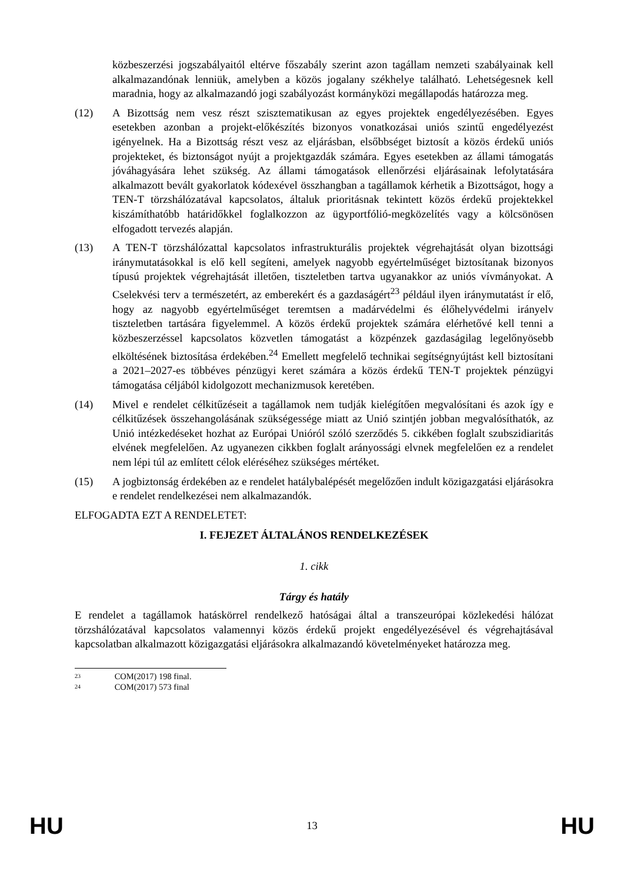közbeszerzési jogszabályaitól eltérve főszabály szerint azon tagállam nemzeti szabályainak kell alkalmazandónak lenniük, amelyben a közös jogalany székhelye található. Lehetségesnek kell maradnia, hogy az alkalmazandó jogi szabályozást kormányközi megállapodás határozza meg.
(12) A Bizottság nem vesz részt szisztematikusan az egyes projektek engedélyezésében. Egyes esetekben azonban a projekt-előkészítés bizonyos vonatkozásai uniós szintű engedélyezést igényelnek. Ha a Bizottság részt vesz az eljárásban, elsőbbséget biztosít a közös érdekű uniós projekteket, és biztonságot nyújt a projektgazdák számára. Egyes esetekben az állami támogatás jóváhagyására lehet szükség. Az állami támogatások ellenőrzési eljárásainak lefolytatására alkalmazott bevált gyakorlatok kódexével összhangban a tagállamok kérhetik a Bizottságot, hogy a TEN-T törzshálózatával kapcsolatos, általuk prioritásnak tekintett közös érdekű projektekkel kiszámíthatóbb határidőkkel foglalkozzon az ügyportfólió-megközelítés vagy a kölcsönösen elfogadott tervezés alapján.
(13) A TEN-T törzshálózattal kapcsolatos infrastrukturális projektek végrehajtását olyan bizottsági iránymutatásokkal is elő kell segíteni, amelyek nagyobb egyértelműséget biztosítanak bizonyos típusú projektek végrehajtását illetően, tiszteletben tartva ugyanakkor az uniós vívmányokat. A Cselekvési terv a természetért, az emberekért és a gazdaságért<sup>23</sup> például ilyen iránymutatást ír elő, hogy az nagyobb egyértelműséget teremtsen a madárvédelmi és élőhelyvédelmi irányelv tiszteletben tartására figyelemmel. A közös érdekű projektek számára elérhetővé kell tenni a közbeszerzéssel kapcsolatos közvetlen támogatást a közpénzek gazdaságilag legelőnyösebb elköltésének biztosítása érdekében.<sup>24</sup> Emellett megfelelő technikai segítségnyújtást kell biztosítani a 2021–2027-es többéves pénzügyi keret számára a közös érdekű TEN-T projektek pénzügyi támogatása céljából kidolgozott mechanizmusok keretében.
(14) Mivel e rendelet célkitűzéseit a tagállamok nem tudják kielégítően megvalósítani és azok így e célkitűzések összehangolásának szükségessége miatt az Unió szintjén jobban megvalósíthatók, az Unió intézkedéseket hozhat az Európai Unióról szóló szerződés 5. cikkében foglalt szubszidiaritás elvének megfelelően. Az ugyanezen cikkben foglalt arányossági elvnek megfelelően ez a rendelet nem lépi túl az említett célok eléréséhez szükséges mértéket.
(15) A jogbiztonság érdekében az e rendelet hatálybalépését megelőzően indult közigazgatási eljárásokra e rendelet rendelkezései nem alkalmazandók.
ELFOGADTA EZT A RENDELETET:
I. FEJEZET ÁLTALÁNOS RENDELKEZÉSEK
1. cikk
Tárgy és hatály
E rendelet a tagállamok hatáskörrel rendelkező hatóságai által a transzeurópai közlekedési hálózat törzshálózatával kapcsolatos valamennyi közös érdekű projekt engedélyezésével és végrehajtásával kapcsolatban alkalmazott közigazgatási eljárásokra alkalmazandó követelményeket határozza meg.
<sup>23</sup> COM(2017) 198 final.
<sup>24</sup> COM(2017) 573 final
HU 13 HU